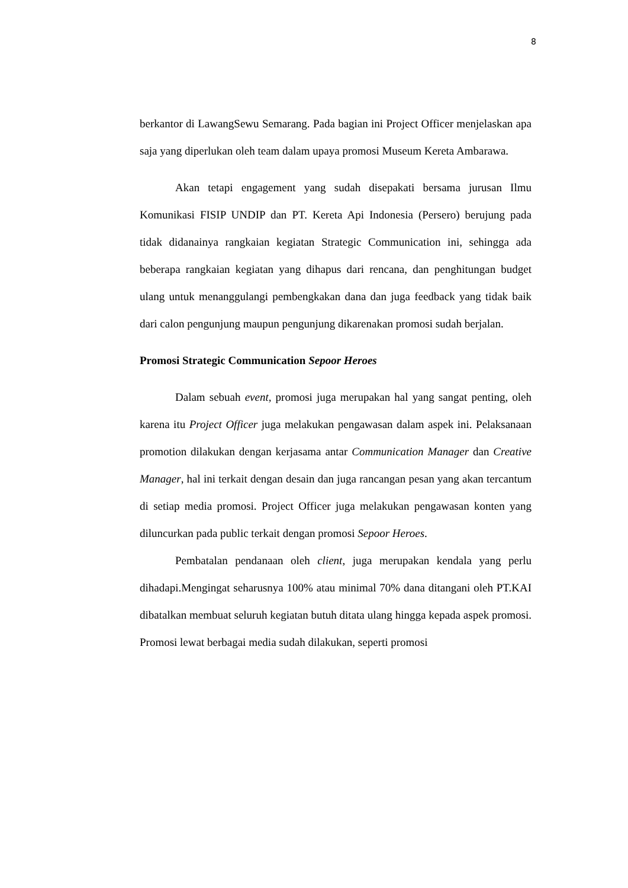8
berkantor di LawangSewu Semarang. Pada bagian ini Project Officer menjelaskan apa saja yang diperlukan oleh team dalam upaya promosi Museum Kereta Ambarawa.
Akan tetapi engagement yang sudah disepakati bersama jurusan Ilmu Komunikasi FISIP UNDIP dan PT. Kereta Api Indonesia (Persero) berujung pada tidak didanainya rangkaian kegiatan Strategic Communication ini, sehingga ada beberapa rangkaian kegiatan yang dihapus dari rencana, dan penghitungan budget ulang untuk menanggulangi pembengkakan dana dan juga feedback yang tidak baik dari calon pengunjung maupun pengunjung dikarenakan promosi sudah berjalan.
Promosi Strategic Communication Sepoor Heroes
Dalam sebuah event, promosi juga merupakan hal yang sangat penting, oleh karena itu Project Officer juga melakukan pengawasan dalam aspek ini. Pelaksanaan promotion dilakukan dengan kerjasama antar Communication Manager dan Creative Manager, hal ini terkait dengan desain dan juga rancangan pesan yang akan tercantum di setiap media promosi. Project Officer juga melakukan pengawasan konten yang diluncurkan pada public terkait dengan promosi Sepoor Heroes.
Pembatalan pendanaan oleh client, juga merupakan kendala yang perlu dihadapi.Mengingat seharusnya 100% atau minimal 70% dana ditangani oleh PT.KAI dibatalkan membuat seluruh kegiatan butuh ditata ulang hingga kepada aspek promosi. Promosi lewat berbagai media sudah dilakukan, seperti promosi